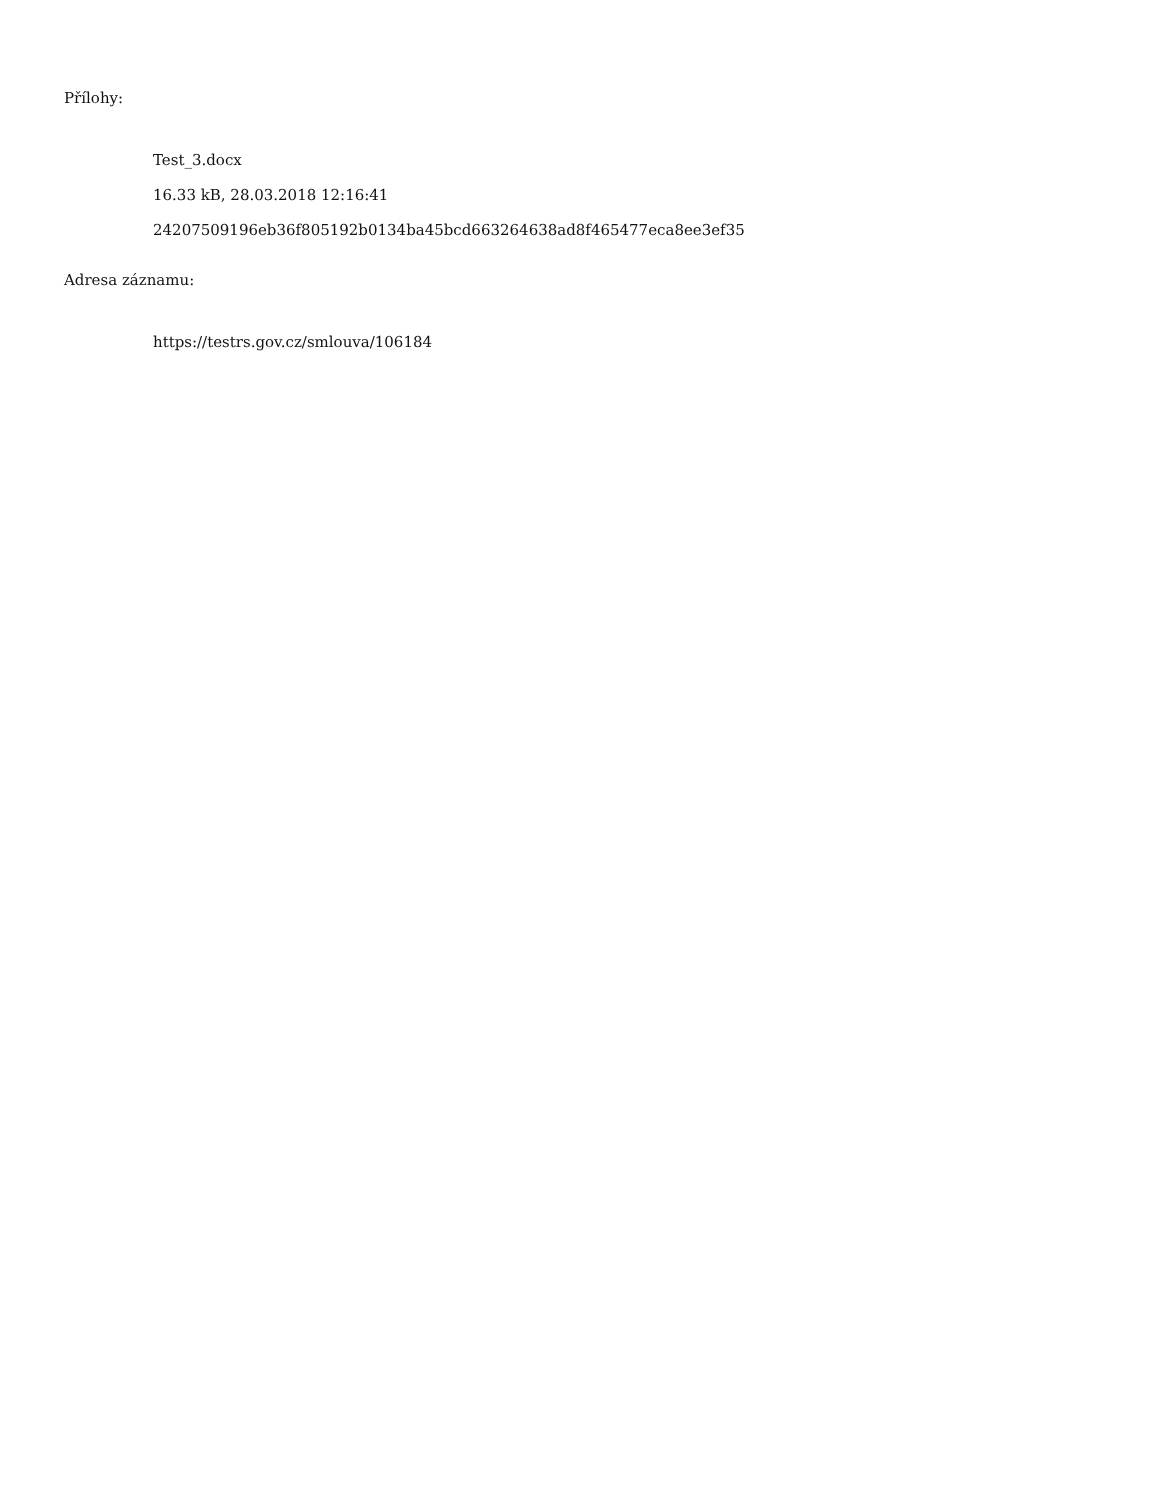Přílohy:
Test_3.docx
16.33 kB, 28.03.2018 12:16:41
24207509196eb36f805192b0134ba45bcd663264638ad8f465477eca8ee3ef35
Adresa záznamu:
https://testrs.gov.cz/smlouva/106184